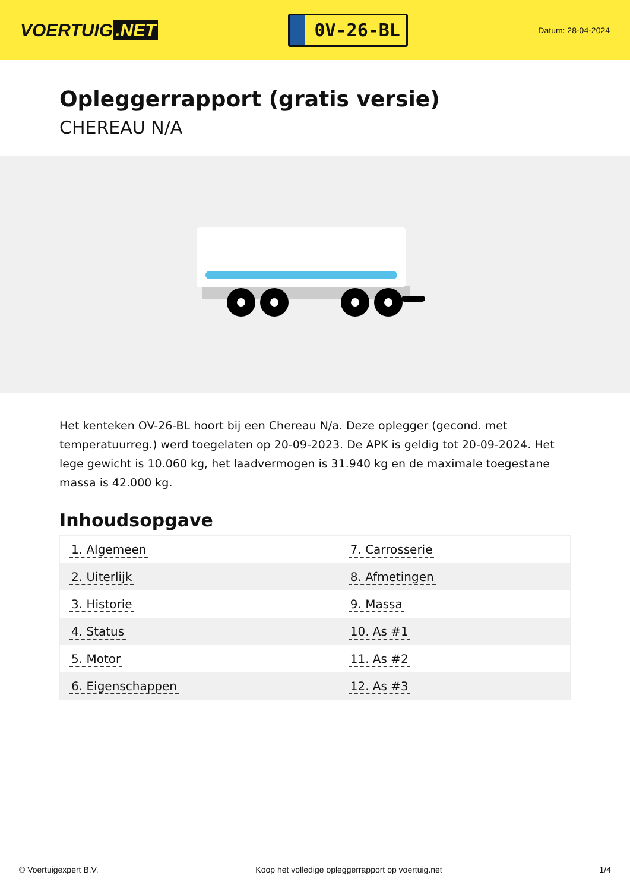VOERTUIG.NET
0V-26-BL
Datum: 28-04-2024
Opleggerrapport (gratis versie)
CHEREAU N/A
Het kenteken OV-26-BL hoort bij een Chereau N/a. Deze oplegger (gecond. met temperatuurreg.) werd toegelaten op 20-09-2023. De APK is geldig tot 20-09-2024. Het lege gewicht is 10.060 kg, het laadvermogen is 31.940 kg en de maximale toegestane massa is 42.000 kg.
Inhoudsopgave
| 1. Algemeen | 7. Carrosserie |
| 2. Uiterlijk | 8. Afmetingen |
| 3. Historie | 9. Massa |
| 4. Status | 10. As #1 |
| 5. Motor | 11. As #2 |
| 6. Eigenschappen | 12. As #3 |
© Voertuigexpert B.V. Koop het volledige opleggerrapport op voertuig.net 1/4